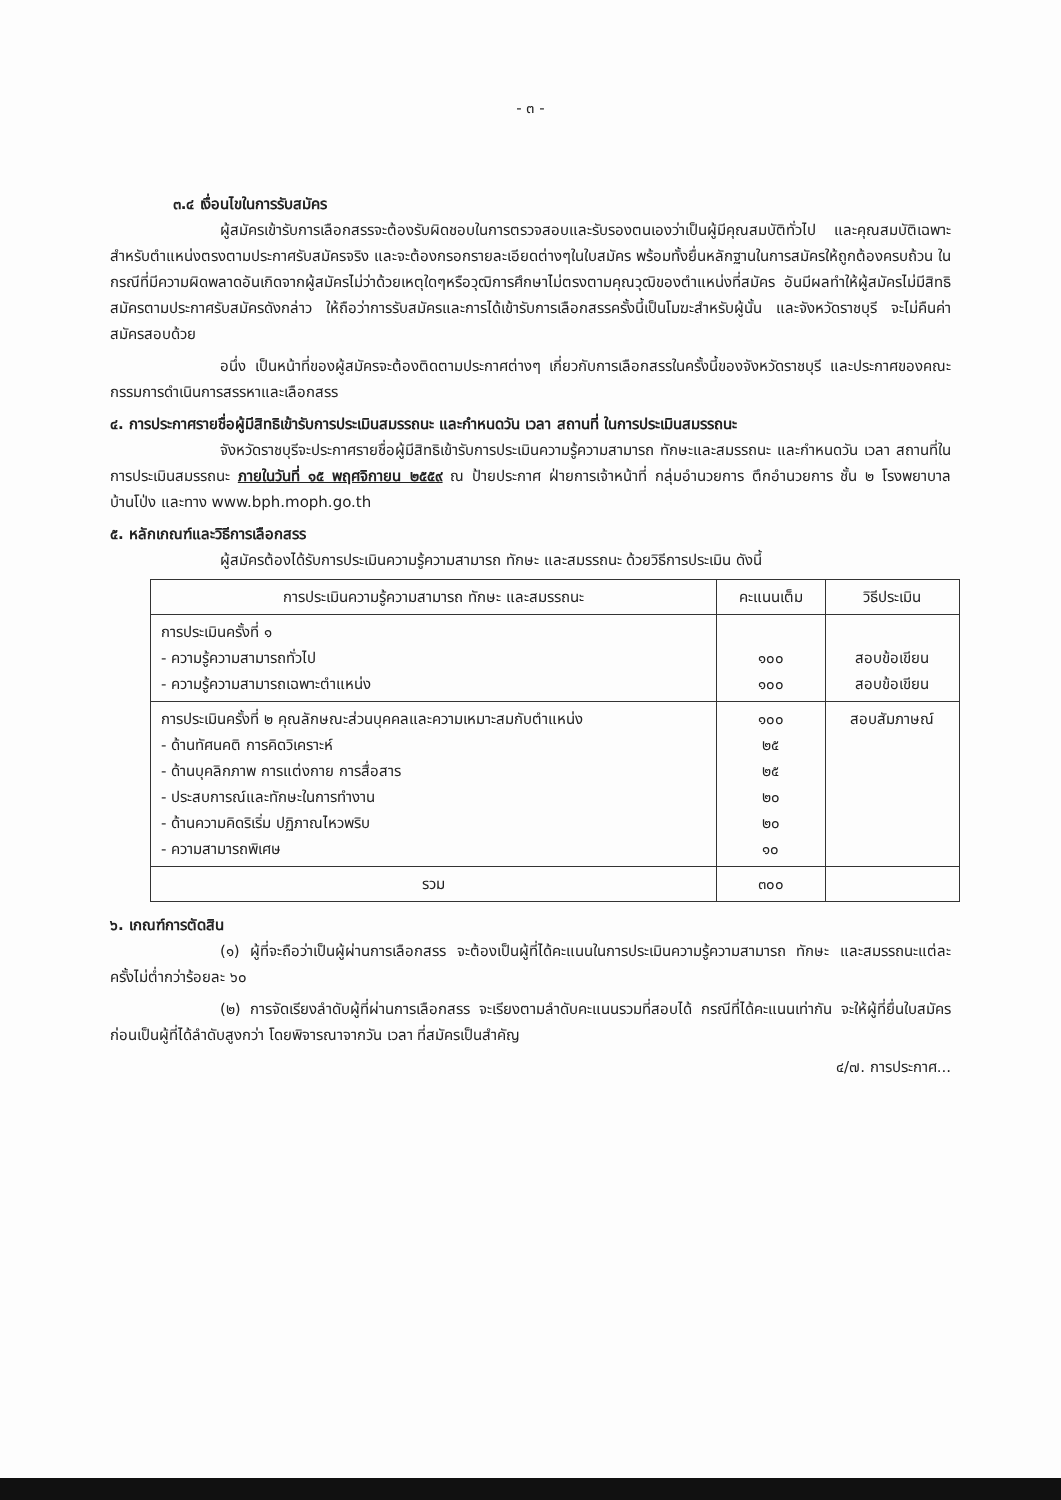- ๓ -
๓.๔ เงื่อนไขในการรับสมัคร
ผู้สมัครเข้ารับการเลือกสรรจะต้องรับผิดชอบในการตรวจสอบและรับรองตนเองว่าเป็นผู้มีคุณสมบัติทั่วไป และคุณสมบัติเฉพาะสำหรับตำแหน่งตรงตามประกาศรับสมัครจริง และจะต้องกรอกรายละเอียดต่างๆในใบสมัคร พร้อมทั้งยื่นหลักฐานในการสมัครให้ถูกต้องครบถ้วน ในกรณีที่มีความผิดพลาดอันเกิดจากผู้สมัครไม่ว่าด้วยเหตุใดๆหรือวุฒิการศึกษาไม่ตรงตามคุณวุฒิของตำแหน่งที่สมัคร อันมีผลทำให้ผู้สมัครไม่มีสิทธิสมัครตามประกาศรับสมัครดังกล่าว ให้ถือว่าการรับสมัครและการได้เข้ารับการเลือกสรรครั้งนี้เป็นโมฆะสำหรับผู้นั้น และจังหวัดราชบุรี จะไม่คืนค่าสมัครสอบด้วย
อนึ่ง เป็นหน้าที่ของผู้สมัครจะต้องติดตามประกาศต่างๆ เกี่ยวกับการเลือกสรรในครั้งนี้ของจังหวัดราชบุรี และประกาศของคณะกรรมการดำเนินการสรรหาและเลือกสรร
๔. การประกาศรายชื่อผู้มีสิทธิเข้ารับการประเมินสมรรถนะ และกำหนดวัน เวลา สถานที่ ในการประเมินสมรรถนะ
จังหวัดราชบุรีจะประกาศรายชื่อผู้มีสิทธิเข้ารับการประเมินความรู้ความสามารถ ทักษะและสมรรถนะ และกำหนดวัน เวลา สถานที่ในการประเมินสมรรถนะ ภายในวันที่ ๑๕ พฤศจิกายน ๒๕๕๙ ณ ป้ายประกาศ ฝ่ายการเจ้าหน้าที่ กลุ่มอำนวยการ ตึกอำนวยการ ชั้น ๒ โรงพยาบาลบ้านโป่ง และทาง www.bph.moph.go.th
๕. หลักเกณฑ์และวิธีการเลือกสรร
ผู้สมัครต้องได้รับการประเมินความรู้ความสามารถ ทักษะ และสมรรถนะ ด้วยวิธีการประเมิน ดังนี้
| การประเมินความรู้ความสามารถ ทักษะ และสมรรถนะ | คะแนนเต็ม | วิธีประเมิน |
| --- | --- | --- |
| การประเมินครั้งที่ ๑ - ความรู้ความสามารถทั่วไป - ความรู้ความสามารถเฉพาะตำแหน่ง | ๑๐๐ ๑๐๐ | สอบข้อเขียน สอบข้อเขียน |
| การประเมินครั้งที่ ๒ คุณลักษณะส่วนบุคคลและความเหมาะสมกับตำแหน่ง - ด้านทัศนคติ การคิดวิเคราะห์ - ด้านบุคลิกภาพ การแต่งกาย การสื่อสาร - ประสบการณ์และทักษะในการทำงาน - ด้านความคิดริเริ่ม ปฏิภาณไหวพริบ - ความสามารถพิเศษ | ๑๐๐ ๒๕ ๒๕ ๒๐ ๒๐ ๑๐ | สอบสัมภาษณ์ |
| รวม | ๓๐๐ | |
๖. เกณฑ์การตัดสิน
(๑) ผู้ที่จะถือว่าเป็นผู้ผ่านการเลือกสรร จะต้องเป็นผู้ที่ได้คะแนนในการประเมินความรู้ความสามารถ ทักษะ และสมรรถนะแต่ละครั้งไม่ต่ำกว่าร้อยละ ๖๐
(๒) การจัดเรียงลำดับผู้ที่ผ่านการเลือกสรร จะเรียงตามลำดับคะแนนรวมที่สอบได้ กรณีที่ได้คะแนนเท่ากัน จะให้ผู้ที่ยื่นใบสมัครก่อนเป็นผู้ที่ได้ลำดับสูงกว่า โดยพิจารณาจากวัน เวลา ที่สมัครเป็นสำคัญ
๔/๗. การประกาศ...